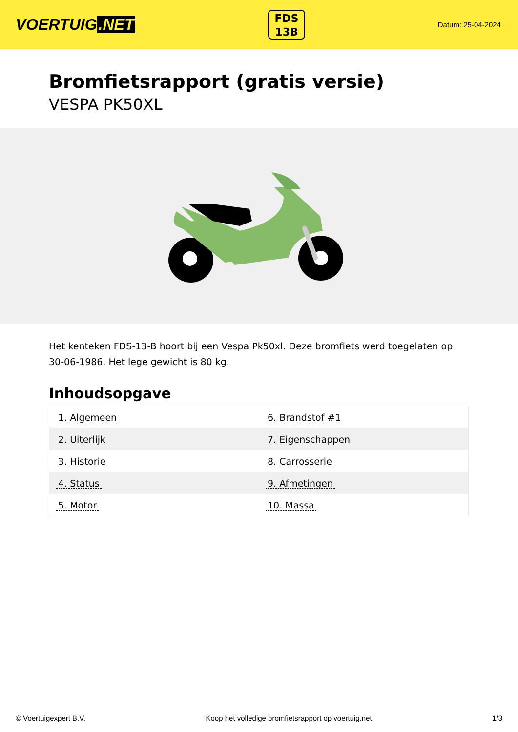VOERTUIG.NET
FDS
13B
Datum: 25-04-2024
Bromfietsrapport (gratis versie)
VESPA PK50XL
Het kenteken FDS-13-B hoort bij een Vespa Pk50xl. Deze bromfiets werd toegelaten op 30-06-1986. Het lege gewicht is 80 kg.
Inhoudsopgave
| 1. Algemeen | 6. Brandstof #1 |
| 2. Uiterlijk | 7. Eigenschappen |
| 3. Historie | 8. Carrosserie |
| 4. Status | 9. Afmetingen |
| 5. Motor | 10. Massa |
© Voertuigexpert B.V. Koop het volledige bromfietsrapport op voertuig.net
1/3